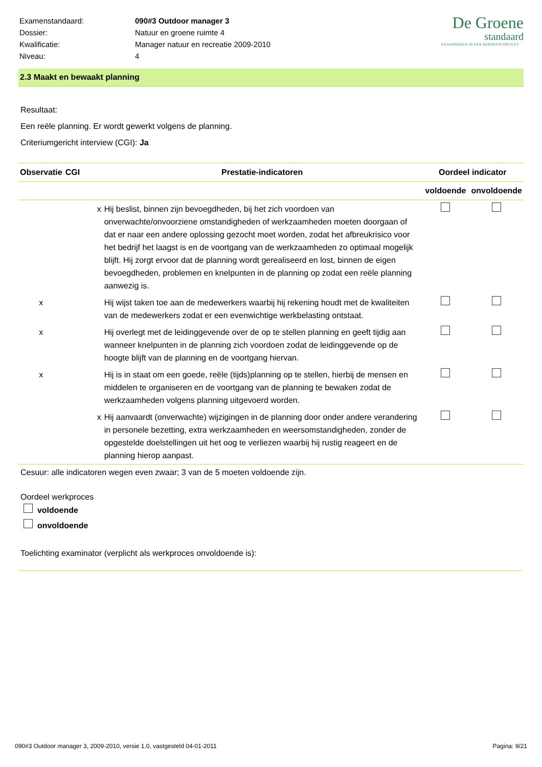| Examenstandaard: | 090#3 Outdoor manager 3 |
| Dossier: | Natuur en groene ruimte 4 |
| Kwalificatie: | Manager natuur en recreatie 2009-2010 |
| Niveau: | 4 |
De Groene
standaard
EXAMINEREN IN EEN BEROEPSCONTEXT
2.3 Maakt en bewaakt planning
Resultaat:
Een reële planning. Er wordt gewerkt volgens de planning.
Criteriumgericht interview (CGI): Ja
| Observatie | CGI | Prestatie-indicatoren | Oordeel indicator | |
| --- | --- | --- | --- | --- |
| | | | voldoende | onvoldoende |
| | x | Hij beslist, binnen zijn bevoegdheden, bij het zich voordoen van onverwachte/onvoorziene omstandigheden of werkzaamheden moeten doorgaan of dat er naar een andere oplossing gezocht moet worden, zodat het afbreukrisico voor het bedrijf het laagst is en de voortgang van de werkzaamheden zo optimaal mogelijk blijft. Hij zorgt ervoor dat de planning wordt gerealiseerd en lost, binnen de eigen bevoegdheden, problemen en knelpunten in de planning op zodat een reële planning aanwezig is. | | |
| x | | Hij wijst taken toe aan de medewerkers waarbij hij rekening houdt met de kwaliteiten van de medewerkers zodat er een evenwichtige werkbelasting ontstaat. | | |
| x | | Hij overlegt met de leidinggevende over de op te stellen planning en geeft tijdig aan wanneer knelpunten in de planning zich voordoen zodat de leidinggevende op de hoogte blijft van de planning en de voortgang hiervan. | | |
| x | | Hij is in staat om een goede, reële (tijds)planning op te stellen, hierbij de mensen en middelen te organiseren en de voortgang van de planning te bewaken zodat de werkzaamheden volgens planning uitgevoerd worden. | | |
| | x | Hij aanvaardt (onverwachte) wijzigingen in de planning door onder andere verandering in personele bezetting, extra werkzaamheden en weersomstandigheden, zonder de opgestelde doelstellingen uit het oog te verliezen waarbij hij rustig reageert en de planning hierop aanpast. | | |
Cesuur: alle indicatoren wegen even zwaar; 3 van de 5 moeten voldoende zijn.
Oordeel werkproces
voldoende
onvoldoende
Toelichting examinator (verplicht als werkproces onvoldoende is):
090#3 Outdoor manager 3, 2009-2010, versie 1.0, vastgesteld 04-01-2011 Pagina: 9/21